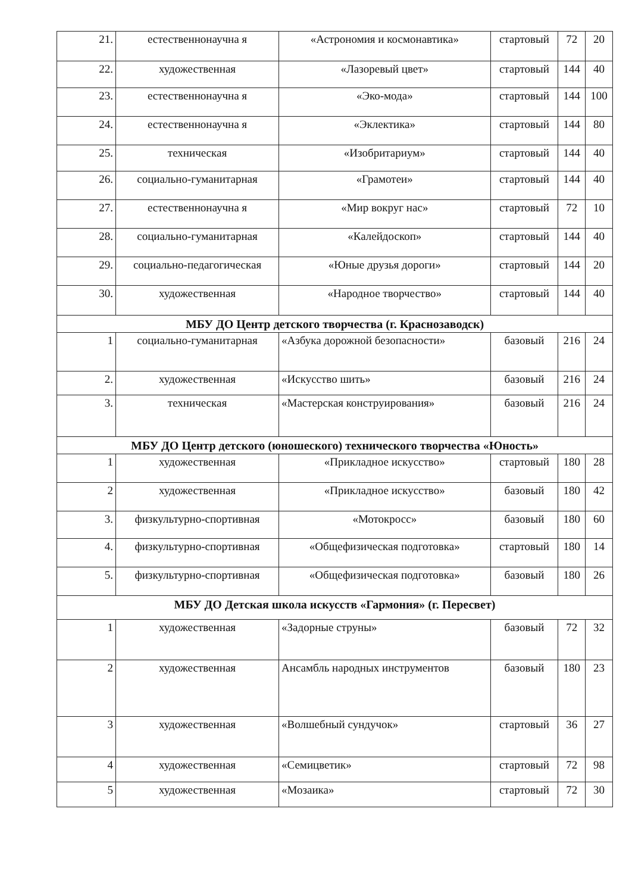| 21. | естественнонаучна я | «Астрономия и космонавтика» | стартовый | 72 | 20 |
| 22. | художественная | «Лазоревый цвет» | стартовый | 144 | 40 |
| 23. | естественнонаучна я | «Эко-мода» | стартовый | 144 | 100 |
| 24. | естественнонаучна я | «Эклектика» | стартовый | 144 | 80 |
| 25. | техническая | «Изобритариум» | стартовый | 144 | 40 |
| 26. | социально-гуманитарная | «Грамотеи» | стартовый | 144 | 40 |
| 27. | естественнонаучна я | «Мир вокруг нас» | стартовый | 72 | 10 |
| 28. | социально-гуманитарная | «Калейдоскоп» | стартовый | 144 | 40 |
| 29. | социально-педагогическая | «Юные друзья дороги» | стартовый | 144 | 20 |
| 30. | художественная | «Народное творчество» | стартовый | 144 | 40 |
| МБУ ДО Центр детского творчества (г. Краснозаводск) | | | | | |
| 1 | социально-гуманитарная | «Азбука дорожной безопасности» | базовый | 216 | 24 |
| 2. | художественная | «Искусство шить» | базовый | 216 | 24 |
| 3. | техническая | «Мастерская конструирования» | базовый | 216 | 24 |
| МБУ ДО Центр детского (юношеского) технического творчества «Юность» | | | | | |
| 1 | художественная | «Прикладное искусство» | стартовый | 180 | 28 |
| 2 | художественная | «Прикладное искусство» | базовый | 180 | 42 |
| 3. | физкультурно-спортивная | «Мотокросс» | базовый | 180 | 60 |
| 4. | физкультурно-спортивная | «Общефизическая подготовка» | стартовый | 180 | 14 |
| 5. | физкультурно-спортивная | «Общефизическая подготовка» | базовый | 180 | 26 |
| МБУ ДО Детская школа искусств «Гармония» (г. Пересвет) | | | | | |
| 1 | художественная | «Задорные струны» | базовый | 72 | 32 |
| 2 | художественная | Ансамбль народных инструментов | базовый | 180 | 23 |
| 3 | художественная | «Волшебный сундучок» | стартовый | 36 | 27 |
| 4 | художественная | «Семицветик» | стартовый | 72 | 98 |
| 5 | художественная | «Мозаика» | стартовый | 72 | 30 |